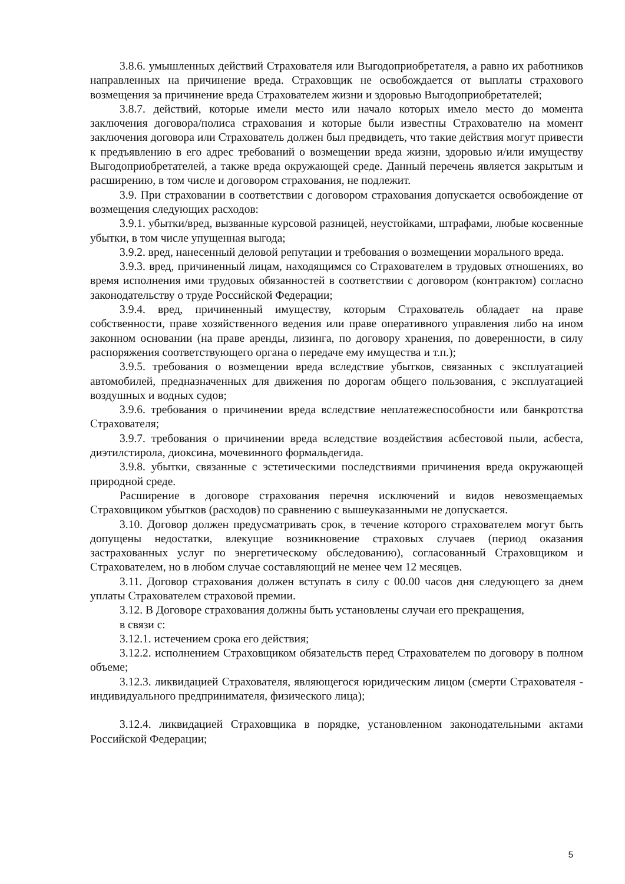3.8.6. умышленных действий Страхователя или Выгодоприобретателя, а равно их работников направленных на причинение вреда. Страховщик не освобождается от выплаты страхового возмещения за причинение вреда Страхователем жизни и здоровью Выгодоприобретателей;
3.8.7. действий, которые имели место или начало которых имело место до момента заключения договора/полиса страхования и которые были известны Страхователю на момент заключения договора или Страхователь должен был предвидеть, что такие действия могут привести к предъявлению в его адрес требований о возмещении вреда жизни, здоровью и/или имуществу Выгодоприобретателей, а также вреда окружающей среде. Данный перечень является закрытым и расширению, в том числе и договором страхования, не подлежит.
3.9. При страховании в соответствии с договором страхования допускается освобождение от возмещения следующих расходов:
3.9.1. убытки/вред, вызванные курсовой разницей, неустойками, штрафами, любые косвенные убытки, в том числе упущенная выгода;
3.9.2. вред, нанесенный деловой репутации и требования о возмещении морального вреда.
3.9.3. вред, причиненный лицам, находящимся со Страхователем в трудовых отношениях, во время исполнения ими трудовых обязанностей в соответствии с договором (контрактом) согласно законодательству о труде Российской Федерации;
3.9.4. вред, причиненный имуществу, которым Страхователь обладает на праве собственности, праве хозяйственного ведения или праве оперативного управления либо на ином законном основании (на праве аренды, лизинга, по договору хранения, по доверенности, в силу распоряжения соответствующего органа о передаче ему имущества и т.п.);
3.9.5. требования о возмещении вреда вследствие убытков, связанных с эксплуатацией автомобилей, предназначенных для движения по дорогам общего пользования, с эксплуатацией воздушных и водных судов;
3.9.6. требования о причинении вреда вследствие неплатежеспособности или банкротства Страхователя;
3.9.7. требования о причинении вреда вследствие воздействия асбестовой пыли, асбеста, диэтилстирола, диоксина, мочевинного формальдегида.
3.9.8. убытки, связанные с эстетическими последствиями причинения вреда окружающей природной среде.
Расширение в договоре страхования перечня исключений и видов невозмещаемых Страховщиком убытков (расходов) по сравнению с вышеуказанными не допускается.
3.10. Договор должен предусматривать срок, в течение которого страхователем могут быть допущены недостатки, влекущие возникновение страховых случаев (период оказания застрахованных услуг по энергетическому обследованию), согласованный Страховщиком и Страхователем, но в любом случае составляющий не менее чем 12 месяцев.
3.11. Договор страхования должен вступать в силу с 00.00 часов дня следующего за днем уплаты Страхователем страховой премии.
3.12. В Договоре страхования должны быть установлены случаи его прекращения,
в связи с:
3.12.1. истечением срока его действия;
3.12.2. исполнением Страховщиком обязательств перед Страхователем по договору в полном объеме;
3.12.3. ликвидацией Страхователя, являющегося юридическим лицом (смерти Страхователя - индивидуального предпринимателя, физического лица);
3.12.4. ликвидацией Страховщика в порядке, установленном законодательными актами Российской Федерации;
5